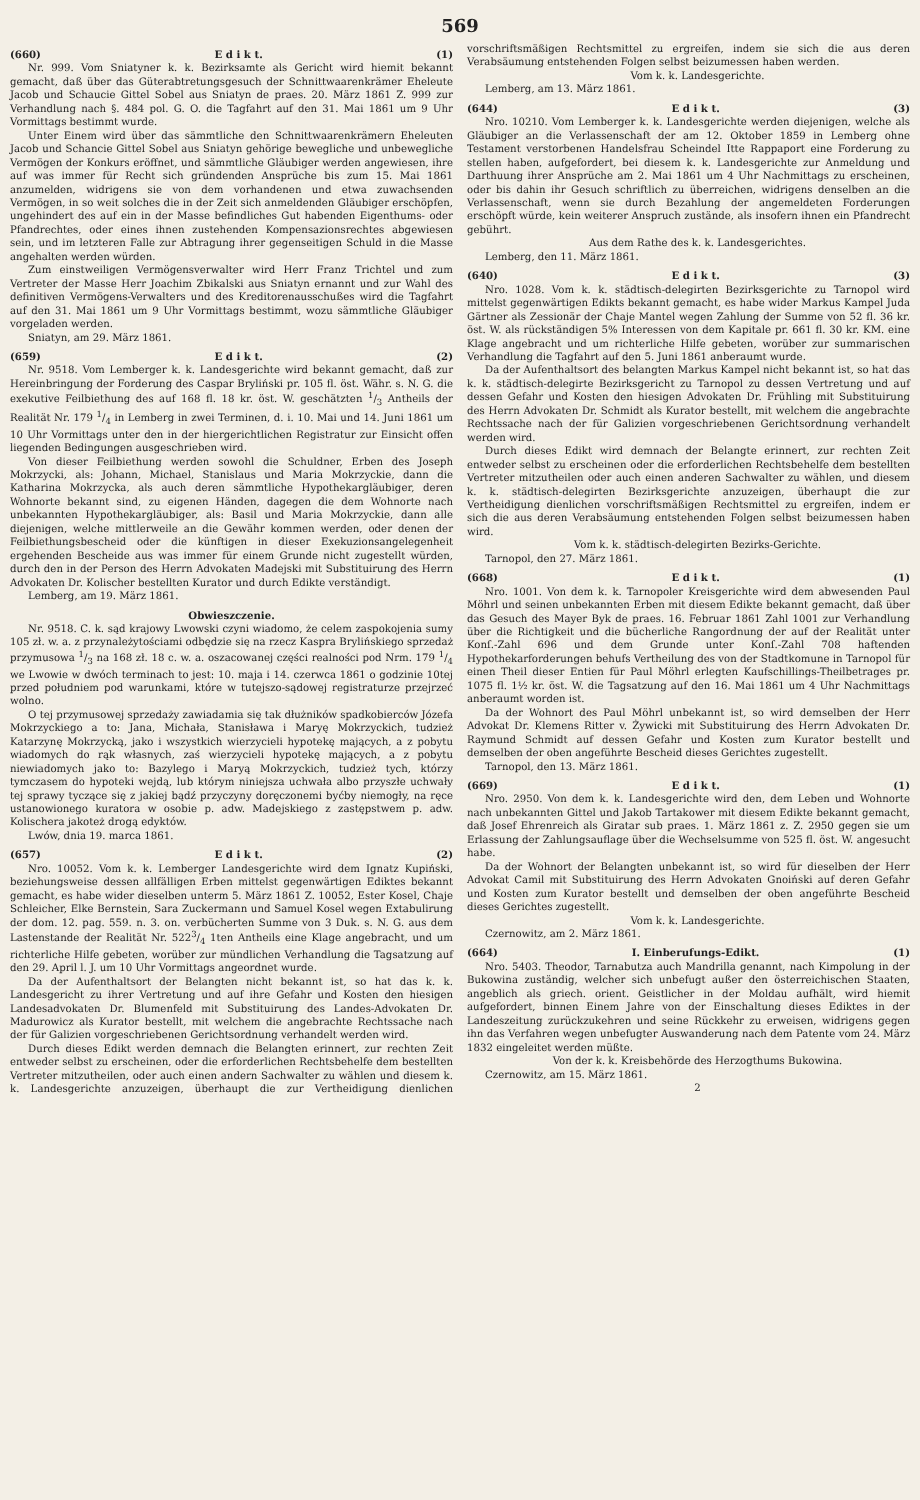569
(660) E d i k t. (1)
Nr. 999. Vom Sniatyner k. k. Bezirksamte als Gericht wird hiemit bekannt gemacht, daß über das Güterabtretungsgesuch der Schnittwaarenkrämer Eheleute Jacob und Schaucie Gittel Sobel aus Sniatyn de praes. 20. März 1861 Z. 999 zur Verhandlung nach §. 484 pol. G. O. die Tagfahrt auf den 31. Mai 1861 um 9 Uhr Vormittags bestimmt wurde.
Unter Einem wird über das sämmtliche den Schnittwaarenkrämern Eheleuten Jacob und Schancie Gittel Sobel aus Sniatyn gehörige bewegliche und unbewegliche Vermögen der Konkurs eröffnet, und sämmtliche Gläubiger werden angewiesen, ihre auf was immer für Recht sich gründenden Ansprüche bis zum 15. Mai 1861 anzumelden, widrigens sie von dem vorhandenen und etwa zuwachsenden Vermögen, in so weit solches die in der Zeit sich anmeldenden Gläubiger erschöpfen, ungehindert des auf ein in der Masse befindliches Gut habenden Eigenthums- oder Pfandrechtes, oder eines ihnen zustehenden Kompensazionsrechtes abgewiesen sein, und im letzteren Falle zur Abtragung ihrer gegenseitigen Schuld in die Masse angehalten werden würden.
Zum einstweiligen Vermögensverwalter wird Herr Franz Trichtel und zum Vertreter der Masse Herr Joachim Zbikalski aus Sniatyn ernannt und zur Wahl des definitiven Vermögens-Verwalters und des Kreditorenausschußes wird die Tagfahrt auf den 31. Mai 1861 um 9 Uhr Vormittags bestimmt, wozu sämmtliche Gläubiger vorgeladen werden.
Sniatyn, am 29. März 1861.
(659) E d i k t. (2)
Nr. 9518. Vom Lemberger k. k. Landesgerichte wird bekannt gemacht, daß zur Hereinbringung der Forderung des Caspar Bryliński pr. 105 fl. öst. Währ. s. N. G. die exekutive Feilbiethung des auf 168 fl. 18 kr. öst. W. geschätzten 1/3 Antheils der Realität Nr. 179 1/4 in Lemberg in zwei Terminen, d. i. 10. Mai und 14. Juni 1861 um 10 Uhr Vormittags unter den in der hiergerichtlichen Registratur zur Einsicht offen liegenden Bedingungen ausgeschrieben wird.
Von dieser Feilbiethung werden sowohl die Schuldner, Erben des Joseph Mokrzycki, als: Johann, Michael, Stanislaus und Maria Mokrzyckie, dann die Katharina Mokrzycka, als auch deren sämmtliche Hypothekargläubiger, deren Wohnorte bekannt sind, zu eigenen Händen, dagegen die dem Wohnorte nach unbekannten Hypothekargläubiger, als: Basil und Maria Mokrzyckie, dann alle diejenigen, welche mittlerweile an die Gewähr kommen werden, oder denen der Feilbiethungsbescheid oder die künftigen in dieser Exekuzionsangelegenheit ergehenden Bescheide aus was immer für einem Grunde nicht zugestellt würden, durch den in der Person des Herrn Advokaten Madejski mit Substituirung des Herrn Advokaten Dr. Kolischer bestellten Kurator und durch Edikte verständigt.
Lemberg, am 19. März 1861.
Obwieszczenie.
Nr. 9518. C. k. sąd krajowy Lwowski czyni wiadomo, że celem zaspokojenia sumy 105 zł. w. a. z przynależytościami odbędzie się na rzecz Kaspra Brylińskiego sprzedaż przymusowa 1/3 na 168 zł. 18 c. w. a. oszacowanej części realności pod Nrm. 179 1/4 we Lwowie w dwóch terminach to jest: 10. maja i 14. czerwca 1861 o godzinie 10tej przed południem pod warunkami, które w tutejszo-sądowej registraturze przejrzeć wolno.
O tej przymusowej sprzedaży zawiadamia się tak dłużników spadkobierców Józefa Mokrzyckiego a to: Jana, Michała, Stanisława i Maryę Mokrzyckich, tudzież Katarzynę Mokrzycką, jako i wszystkich wierzycieli hypotekę mających, a z pobytu wiadomych do rąk własnych, zaś wierzycieli hypotekę mających, a z pobytu niewiadomych jako to: Bazylego i Maryą Mokrzyckich, tudzież tych, którzy tymczasem do hypoteki wejdą, lub którym niniejsza uchwała albo przyszłe uchwały tej sprawy tyczące się z jakiej bądź przyczyny doręczonemi byćby niemogły, na ręce ustanowionego kuratora w osobie p. adw. Madejskiego z zastępstwem p. adw. Kolischera jakoteż drogą edyktów.
Lwów, dnia 19. marca 1861.
(657) E d i k t. (2)
Nro. 10052. Vom k. k. Lemberger Landesgerichte wird dem Ignatz Kupiński, beziehungsweise dessen allfälligen Erben mittelst gegenwärtigen Ediktes bekannt gemacht, es habe wider dieselben unterm 5. März 1861 Z. 10052, Ester Kosel, Chaje Schleicher, Elke Bernstein, Sara Zuckermann und Samuel Kosel wegen Extabulirung der dom. 12. pag. 559. n. 3. on. verbücherten Summe von 3 Duk. s. N. G. aus dem Lastenstande der Realität Nr. 5223/4 1ten Antheils eine Klage angebracht, und um richterliche Hilfe gebeten, worüber zur mündlichen Verhandlung die Tagsatzung auf den 29. April l. J. um 10 Uhr Vormittags angeordnet wurde.
Da der Aufenthaltsort der Belangten nicht bekannt ist, so hat das k. k. Landesgericht zu ihrer Vertretung und auf ihre Gefahr und Kosten den hiesigen Landesadvokaten Dr. Blumenfeld mit Substituirung des Landes-Advokaten Dr. Madurowicz als Kurator bestellt, mit welchem die angebrachte Rechtssache nach der für Galizien vorgeschriebenen Gerichtsordnung verhandelt werden wird.
Durch dieses Edikt werden demnach die Belangten erinnert, zur rechten Zeit entweder selbst zu erscheinen, oder die erforderlichen Rechtsbehelfe dem bestellten Vertreter mitzutheilen, oder auch einen andern Sachwalter zu wählen und diesem k. k. Landesgerichte anzuzeigen, überhaupt die zur Vertheidigung dienlichen vorschriftsmäßigen Rechtsmittel zu ergreifen, indem sie sich die aus deren Verabsäumung entstehenden Folgen selbst beizumessen haben werden.
Vom k. k. Landesgerichte.
Lemberg, am 13. März 1861.
(644) E d i k t. (3)
Nro. 10210. Vom Lemberger k. k. Landesgerichte werden diejenigen, welche als Gläubiger an die Verlassenschaft der am 12. Oktober 1859 in Lemberg ohne Testament verstorbenen Handelsfrau Scheindel Itte Rappaport eine Forderung zu stellen haben, aufgefordert, bei diesem k. k. Landesgerichte zur Anmeldung und Darthuung ihrer Ansprüche am 2. Mai 1861 um 4 Uhr Nachmittags zu erscheinen, oder bis dahin ihr Gesuch schriftlich zu überreichen, widrigens denselben an die Verlassenschaft, wenn sie durch Bezahlung der angemeldeten Forderungen erschöpft würde, kein weiterer Anspruch zustände, als insofern ihnen ein Pfandrecht gebührt.
Aus dem Rathe des k. k. Landesgerichtes.
Lemberg, den 11. März 1861.
(640) E d i k t. (3)
Nro. 1028. Vom k. k. städtisch-delegirten Bezirksgerichte zu Tarnopol wird mittelst gegenwärtigen Edikts bekannt gemacht, es habe wider Markus Kampel Juda Gärtner als Zessionär der Chaje Mantel wegen Zahlung der Summe von 52 fl. 36 kr. öst. W. als rückständigen 5% Interessen von dem Kapitale pr. 661 fl. 30 kr. KM. eine Klage angebracht und um richterliche Hilfe gebeten, worüber zur summarischen Verhandlung die Tagfahrt auf den 5. Juni 1861 anberaumt wurde.
Da der Aufenthaltsort des belangten Markus Kampel nicht bekannt ist, so hat das k. k. städtisch-delegirte Bezirksgericht zu Tarnopol zu dessen Vertretung und auf dessen Gefahr und Kosten den hiesigen Advokaten Dr. Frühling mit Substituirung des Herrn Advokaten Dr. Schmidt als Kurator bestellt, mit welchem die angebrachte Rechtssache nach der für Galizien vorgeschriebenen Gerichtsordnung verhandelt werden wird.
Durch dieses Edikt wird demnach der Belangte erinnert, zur rechten Zeit entweder selbst zu erscheinen oder die erforderlichen Rechtsbehelfe dem bestellten Vertreter mitzutheilen oder auch einen anderen Sachwalter zu wählen, und diesem k. k. städtisch-delegirten Bezirksgerichte anzuzeigen, überhaupt die zur Vertheidigung dienlichen vorschriftsmäßigen Rechtsmittel zu ergreifen, indem er sich die aus deren Verabsäumung entstehenden Folgen selbst beizumessen haben wird.
Vom k. k. städtisch-delegirten Bezirks-Gerichte.
Tarnopol, den 27. März 1861.
(668) E d i k t. (1)
Nro. 1001. Von dem k. k. Tarnopoler Kreisgerichte wird dem abwesenden Paul Möhrl und seinen unbekannten Erben mit diesem Edikte bekannt gemacht, daß über das Gesuch des Mayer Byk de praes. 16. Februar 1861 Zahl 1001 zur Verhandlung über die Richtigkeit und die bücherliche Rangordnung der auf der Realität unter Konſ.-Zahl 696 und dem Grunde unter Konſ.-Zahl 708 haftenden Hypothekarforderungen behufs Vertheilung des von der Stadtkomune in Tarnopol für einen Theil dieser Entien für Paul Möhrl erlegten Kaufschillings-Theilbetrages pr. 1075 fl. 1½ kr. öst. W. die Tagsatzung auf den 16. Mai 1861 um 4 Uhr Nachmittags anberaumt worden ist.
Da der Wohnort des Paul Möhrl unbekannt ist, so wird demselben der Herr Advokat Dr. Klemens Ritter v. Żywicki mit Substituirung des Herrn Advokaten Dr. Raymund Schmidt auf dessen Gefahr und Kosten zum Kurator bestellt und demselben der oben angeführte Bescheid dieses Gerichtes zugestellt.
Tarnopol, den 13. März 1861.
(669) E d i k t. (1)
Nro. 2950. Von dem k. k. Landesgerichte wird den, dem Leben und Wohnorte nach unbekannten Gittel und Jakob Tartakower mit diesem Edikte bekannt gemacht, daß Josef Ehrenreich als Giratar sub praes. 1. März 1861 z. Z. 2950 gegen sie um Erlassung der Zahlungsauflage über die Wechselsumme von 525 fl. öst. W. angesucht habe.
Da der Wohnort der Belangten unbekannt ist, so wird für dieselben der Herr Advokat Camil mit Substituirung des Herrn Advokaten Gnoiński auf deren Gefahr und Kosten zum Kurator bestellt und demselben der oben angeführte Bescheid dieses Gerichtes zugestellt.
Vom k. k. Landesgerichte.
Czernowitz, am 2. März 1861.
(664) I. Einberufungs-Edikt. (1)
Nro. 5403. Theodor, Tarnabutza auch Mandrilla genannt, nach Kimpolung in der Bukowina zuständig, welcher sich unbefugt außer den österreichischen Staaten, angeblich als griech. orient. Geistlicher in der Moldau aufhält, wird hiemit aufgefordert, binnen Einem Jahre von der Einschaltung dieses Ediktes in der Landeszeitung zurückzukehren und seine Rückkehr zu erweisen, widrigens gegen ihn das Verfahren wegen unbefugter Auswanderung nach dem Patente vom 24. März 1832 eingeleitet werden müßte.
Von der k. k. Kreisbehörde des Herzogthums Bukowina.
Czernowitz, am 15. März 1861.
2